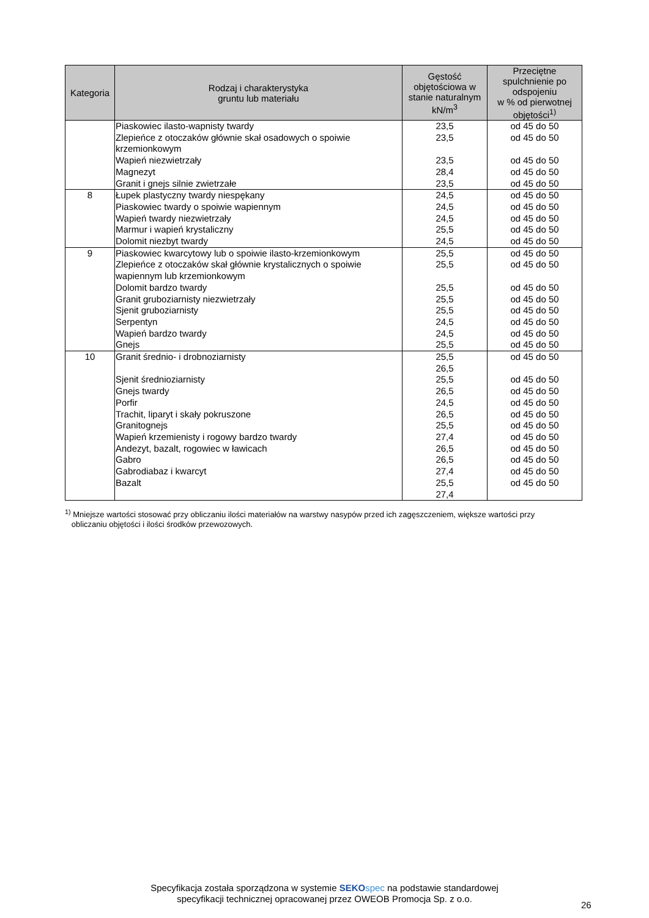| Kategoria | Rodzaj i charakterystyka gruntu lub materiału | Gęstość objętościowa w stanie naturalnym kN/m<sup>3</sup> | Przeciętne spulchnienie po odspojeniu w % od pierwotnej objętości<sup>1)</sup> |
| --- | --- | --- | --- |
| | Piaskowiec ilasto-wapnisty twardy | 23,5 | od 45 do 50 |
| | Zlepieńce z otoczaków głównie skał osadowych o spoiwie krzemionkowym | 23,5 | od 45 do 50 |
| | Wapień niezwietrzały | 23,5 | od 45 do 50 |
| | Magnezyt | 28,4 | od 45 do 50 |
| | Granit i gnejs silnie zwietrzałe | 23,5 | od 45 do 50 |
| 8 | Łupek plastyczny twardy niespękany | 24,5 | od 45 do 50 |
| | Piaskowiec twardy o spoiwie wapiennym | 24,5 | od 45 do 50 |
| | Wapień twardy niezwietrzały | 24,5 | od 45 do 50 |
| | Marmur i wapień krystaliczny | 25,5 | od 45 do 50 |
| | Dolomit niezbyt twardy | 24,5 | od 45 do 50 |
| 9 | Piaskowiec kwarcytowy lub o spoiwie ilasto-krzemionkowym | 25,5 | od 45 do 50 |
| | Zlepieńce z otoczaków skał głównie krystalicznych o spoiwie wapiennym lub krzemionkowym | 25,5 | od 45 do 50 |
| | Dolomit bardzo twardy | 25,5 | od 45 do 50 |
| | Granit gruboziarnisty niezwietrzały | 25,5 | od 45 do 50 |
| | Sjenit gruboziarnisty | 25,5 | od 45 do 50 |
| | Serpentyn | 24,5 | od 45 do 50 |
| | Wapień bardzo twardy | 24,5 | od 45 do 50 |
| | Gnejs | 25,5 | od 45 do 50 |
| 10 | Granit średnio- i drobnoziarnisty | 25,5 26,5 | od 45 do 50 |
| | Sjenit średnioziarnisty | 25,5 | od 45 do 50 |
| | Gnejs twardy | 26,5 | od 45 do 50 |
| | Porfir | 24,5 | od 45 do 50 |
| | Trachit, liparyt i skały pokruszone | 26,5 | od 45 do 50 |
| | Granitognejs | 25,5 | od 45 do 50 |
| | Wapień krzemienisty i rogowy bardzo twardy | 27,4 | od 45 do 50 |
| | Andezyt, bazalt, rogowiec w ławicach | 26,5 | od 45 do 50 |
| | Gabro | 26,5 | od 45 do 50 |
| | Gabrodiabaz i kwarcyt | 27,4 | od 45 do 50 |
| | Bazalt | 25,5 27,4 | od 45 do 50 |
<sup>1)</sup> Mniejsze wartości stosować przy obliczaniu ilości materiałów na warstwy nasypów przed ich zagęszczeniem, większe wartości przy
obliczaniu objętości i ilości środków przewozowych.
Specyfikacja została sporządzona w systemie SEKO spec na podstawie standardowej
specyfikacji technicznej opracowanej przez OWEOB Promocja Sp. z o.o.
26